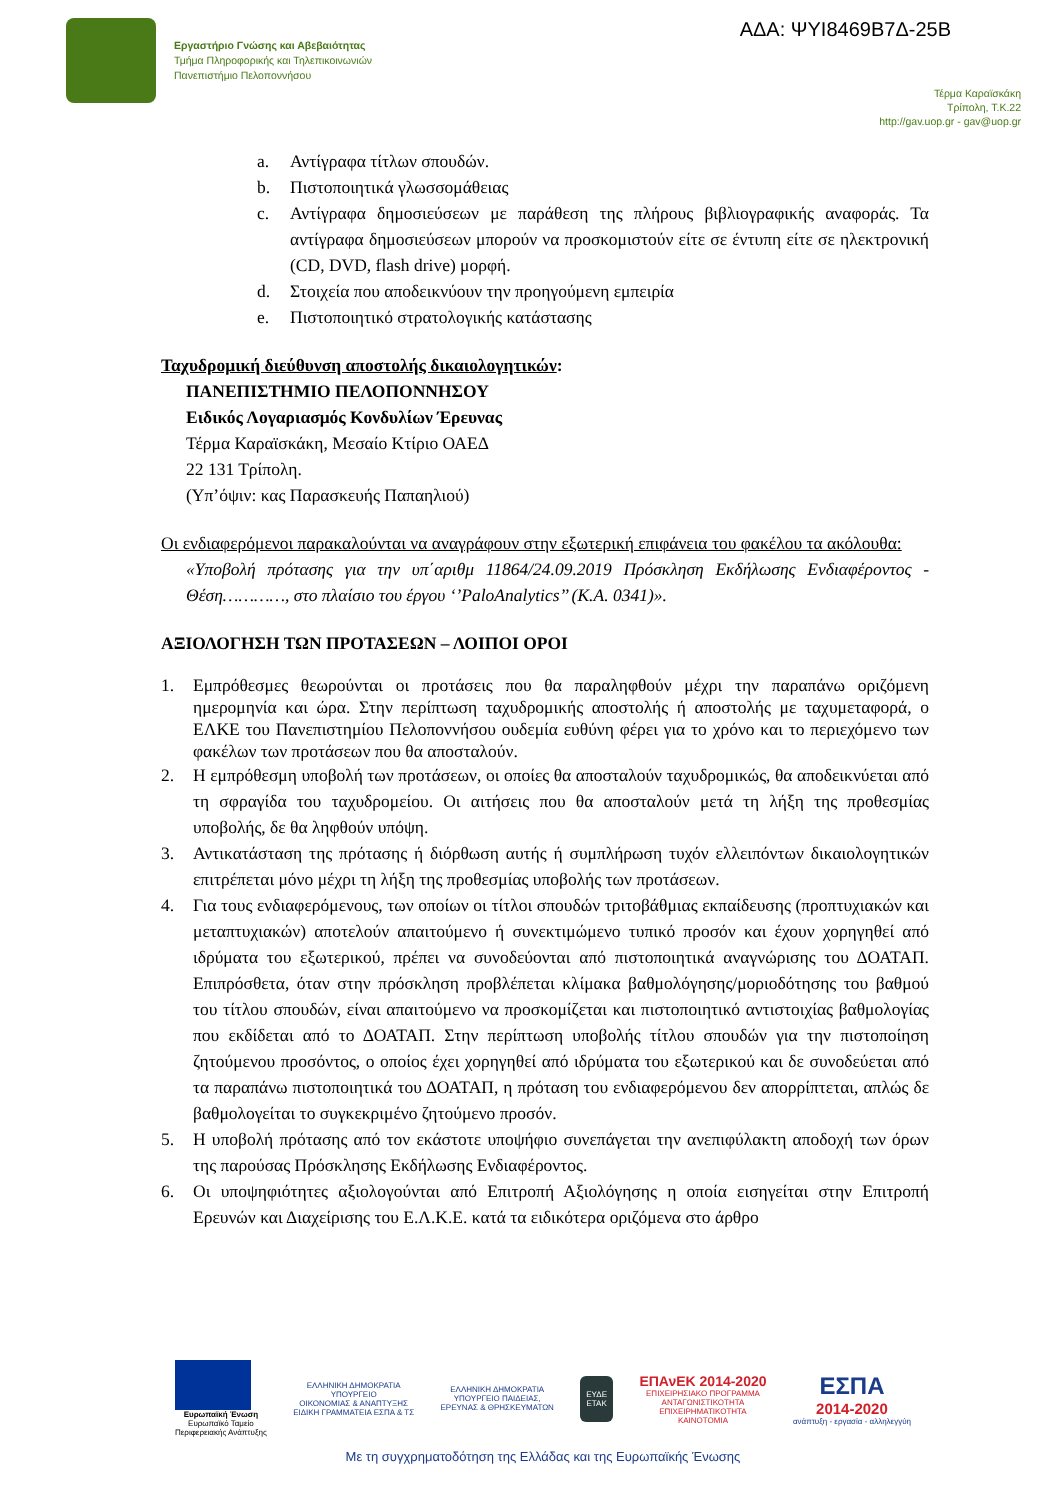Εργαστήριο Γνώσης και Αβεβαιότητας
Τμήμα Πληροφορικής και Τηλεπικοινωνιών
Πανεπιστήμιο Πελοποννήσου
ΑΔΑ: ΨΥΙ8469Β7Δ-25Β
Τέρμα Καραϊσκάκη
Τρίπολη, Τ.Κ.22
http://gav.uop.gr - gav@uop.gr
a. Αντίγραφα τίτλων σπουδών.
b. Πιστοποιητικά γλωσσομάθειας
c. Αντίγραφα δημοσιεύσεων με παράθεση της πλήρους βιβλιογραφικής αναφοράς. Τα αντίγραφα δημοσιεύσεων μπορούν να προσκομιστούν είτε σε έντυπη είτε σε ηλεκτρονική (CD, DVD, flash drive) μορφή.
d. Στοιχεία που αποδεικνύουν την προηγούμενη εμπειρία
e. Πιστοποιητικό στρατολογικής κατάστασης
Ταχυδρομική διεύθυνση αποστολής δικαιολογητικών:
ΠΑΝΕΠΙΣΤΗΜΙΟ ΠΕΛΟΠΟΝΝΗΣΟΥ
Ειδικός Λογαριασμός Κονδυλίων Έρευνας
Τέρμα Καραϊσκάκη, Μεσαίο Κτίριο ΟΑΕΔ
22 131 Τρίπολη.
(Υπ’όψιν: κας Παρασκευής Παπαηλιού)
Οι ενδιαφερόμενοι παρακαλούνται να αναγράφουν στην εξωτερική επιφάνεια του φακέλου τα ακόλουθα:
«Υποβολή πρότασης για την υπ΄αριθμ 11864/24.09.2019 Πρόσκληση Εκδήλωσης Ενδιαφέροντος - Θέση…………, στο πλαίσιο του έργου ‘’PaloAnalytics’’ (Κ.Α. 0341)».
ΑΞΙΟΛΟΓΗΣΗ ΤΩΝ ΠΡΟΤΑΣΕΩΝ – ΛΟΙΠΟΙ ΟΡΟΙ
1. Εμπρόθεσμες θεωρούνται οι προτάσεις που θα παραληφθούν μέχρι την παραπάνω οριζόμενη ημερομηνία και ώρα. Στην περίπτωση ταχυδρομικής αποστολής ή αποστολής με ταχυμεταφορά, ο ΕΛΚΕ του Πανεπιστημίου Πελοποννήσου ουδεμία ευθύνη φέρει για το χρόνο και το περιεχόμενο των φακέλων των προτάσεων που θα αποσταλούν.
2. Η εμπρόθεσμη υποβολή των προτάσεων, οι οποίες θα αποσταλούν ταχυδρομικώς, θα αποδεικνύεται από τη σφραγίδα του ταχυδρομείου. Οι αιτήσεις που θα αποσταλούν μετά τη λήξη της προθεσμίας υποβολής, δε θα ληφθούν υπόψη.
3. Αντικατάσταση της πρότασης ή διόρθωση αυτής ή συμπλήρωση τυχόν ελλειπόντων δικαιολογητικών επιτρέπεται μόνο μέχρι τη λήξη της προθεσμίας υποβολής των προτάσεων.
4. Για τους ενδιαφερόμενους, των οποίων οι τίτλοι σπουδών τριτοβάθμιας εκπαίδευσης (προπτυχιακών και μεταπτυχιακών) αποτελούν απαιτούμενο ή συνεκτιμώμενο τυπικό προσόν και έχουν χορηγηθεί από ιδρύματα του εξωτερικού, πρέπει να συνοδεύονται από πιστοποιητικά αναγνώρισης του ΔΟΑΤΑΠ. Επιπρόσθετα, όταν στην πρόσκληση προβλέπεται κλίμακα βαθμολόγησης/μοριοδότησης του βαθμού του τίτλου σπουδών, είναι απαιτούμενο να προσκομίζεται και πιστοποιητικό αντιστοιχίας βαθμολογίας που εκδίδεται από το ΔΟΑΤΑΠ. Στην περίπτωση υποβολής τίτλου σπουδών για την πιστοποίηση ζητούμενου προσόντος, ο οποίος έχει χορηγηθεί από ιδρύματα του εξωτερικού και δε συνοδεύεται από τα παραπάνω πιστοποιητικά του ΔΟΑΤΑΠ, η πρόταση του ενδιαφερόμενου δεν απορρίπτεται, απλώς δε βαθμολογείται το συγκεκριμένο ζητούμενο προσόν.
5. Η υποβολή πρότασης από τον εκάστοτε υποψήφιο συνεπάγεται την ανεπιφύλακτη αποδοχή των όρων της παρούσας Πρόσκλησης Εκδήλωσης Ενδιαφέροντος.
6. Οι υποψηφιότητες αξιολογούνται από Επιτροπή Αξιολόγησης η οποία εισηγείται στην Επιτροπή Ερευνών και Διαχείρισης του Ε.Λ.Κ.Ε. κατά τα ειδικότερα οριζόμενα στο άρθρο
Ευρωπαϊκή Ένωση
Ευρωπαϊκό Ταμείο
Περιφερειακής Ανάπτυξης
ΕΛΛΗΝΙΚΗ ΔΗΜΟΚΡΑΤΙΑ
ΥΠΟΥΡΓΕΙΟ
ΟΙΚΟΝΟΜΙΑΣ & ΑΝΑΠΤΥΞΗΣ
ΕΙΔΙΚΗ ΓΡΑΜΜΑΤΕΙΑ ΕΣΠΑ & ΤΣ
ΕΛΛΗΝΙΚΗ ΔΗΜΟΚΡΑΤΙΑ
ΥΠΟΥΡΓΕΙΟ ΠΑΙΔΕΙΑΣ,
ΕΡΕΥΝΑΣ & ΘΡΗΣΚΕΥΜΑΤΩΝ
ΕΥΔΕ
ΕΤΑΚ
ΕΠΑνΕΚ 2014-2020
ΕΠΙΧΕΙΡΗΣΙΑΚΟ ΠΡΟΓΡΑΜΜΑ
ΑΝΤΑΓΩΝΙΣΤΙΚΟΤΗΤΑ
ΕΠΙΧΕΙΡΗΜΑΤΙΚΟΤΗΤΑ
ΚΑΙΝΟΤΟΜΙΑ
ΕΣΠΑ
2014-2020
ανάπτυξη - εργασία - αλληλεγγύη
Με τη συγχρηματοδότηση της Ελλάδας και της Ευρωπαϊκής Ένωσης